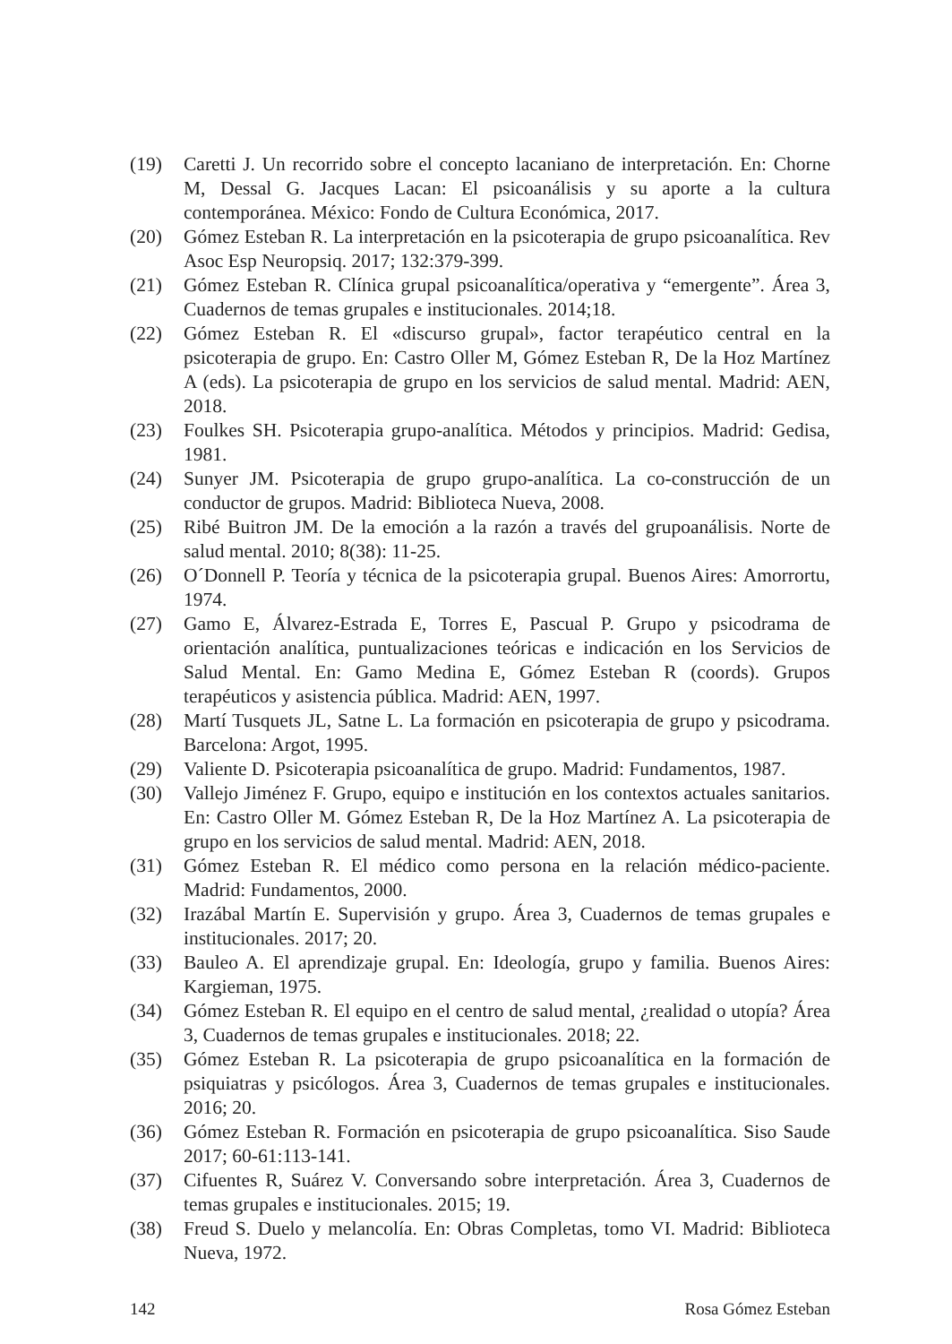(19) Caretti J. Un recorrido sobre el concepto lacaniano de interpretación. En: Chorne M, Dessal G. Jacques Lacan: El psicoanálisis y su aporte a la cultura contemporánea. México: Fondo de Cultura Económica, 2017.
(20) Gómez Esteban R. La interpretación en la psicoterapia de grupo psicoanalítica. Rev Asoc Esp Neuropsiq. 2017; 132:379-399.
(21) Gómez Esteban R. Clínica grupal psicoanalítica/operativa y “emergente”. Área 3, Cuadernos de temas grupales e institucionales. 2014;18.
(22) Gómez Esteban R. El «discurso grupal», factor terapéutico central en la psicoterapia de grupo. En: Castro Oller M, Gómez Esteban R, De la Hoz Martínez A (eds). La psicoterapia de grupo en los servicios de salud mental. Madrid: AEN, 2018.
(23) Foulkes SH. Psicoterapia grupo-analítica. Métodos y principios. Madrid: Gedisa, 1981.
(24) Sunyer JM. Psicoterapia de grupo grupo-analítica. La co-construcción de un conductor de grupos. Madrid: Biblioteca Nueva, 2008.
(25) Ribé Buitron JM. De la emoción a la razón a través del grupoanálisis. Norte de salud mental. 2010; 8(38): 11-25.
(26) O´Donnell P. Teoría y técnica de la psicoterapia grupal. Buenos Aires: Amorrortu, 1974.
(27) Gamo E, Álvarez-Estrada E, Torres E, Pascual P. Grupo y psicodrama de orientación analítica, puntualizaciones teóricas e indicación en los Servicios de Salud Mental. En: Gamo Medina E, Gómez Esteban R (coords). Grupos terapéuticos y asistencia pública. Madrid: AEN, 1997.
(28) Martí Tusquets JL, Satne L. La formación en psicoterapia de grupo y psicodrama. Barcelona: Argot, 1995.
(29) Valiente D. Psicoterapia psicoanalítica de grupo. Madrid: Fundamentos, 1987.
(30) Vallejo Jiménez F. Grupo, equipo e institución en los contextos actuales sanitarios. En: Castro Oller M. Gómez Esteban R, De la Hoz Martínez A. La psicoterapia de grupo en los servicios de salud mental. Madrid: AEN, 2018.
(31) Gómez Esteban R. El médico como persona en la relación médico-paciente. Madrid: Fundamentos, 2000.
(32) Irazábal Martín E. Supervisión y grupo. Área 3, Cuadernos de temas grupales e institucionales. 2017; 20.
(33) Bauleo A. El aprendizaje grupal. En: Ideología, grupo y familia. Buenos Aires: Kargieman, 1975.
(34) Gómez Esteban R. El equipo en el centro de salud mental, ¿realidad o utopía? Área 3, Cuadernos de temas grupales e institucionales. 2018; 22.
(35) Gómez Esteban R. La psicoterapia de grupo psicoanalítica en la formación de psiquiatras y psicólogos. Área 3, Cuadernos de temas grupales e institucionales. 2016; 20.
(36) Gómez Esteban R. Formación en psicoterapia de grupo psicoanalítica. Siso Saude 2017; 60-61:113-141.
(37) Cifuentes R, Suárez V. Conversando sobre interpretación. Área 3, Cuadernos de temas grupales e institucionales. 2015; 19.
(38) Freud S. Duelo y melancolía. En: Obras Completas, tomo VI. Madrid: Biblioteca Nueva, 1972.
142 Rosa Gómez Esteban